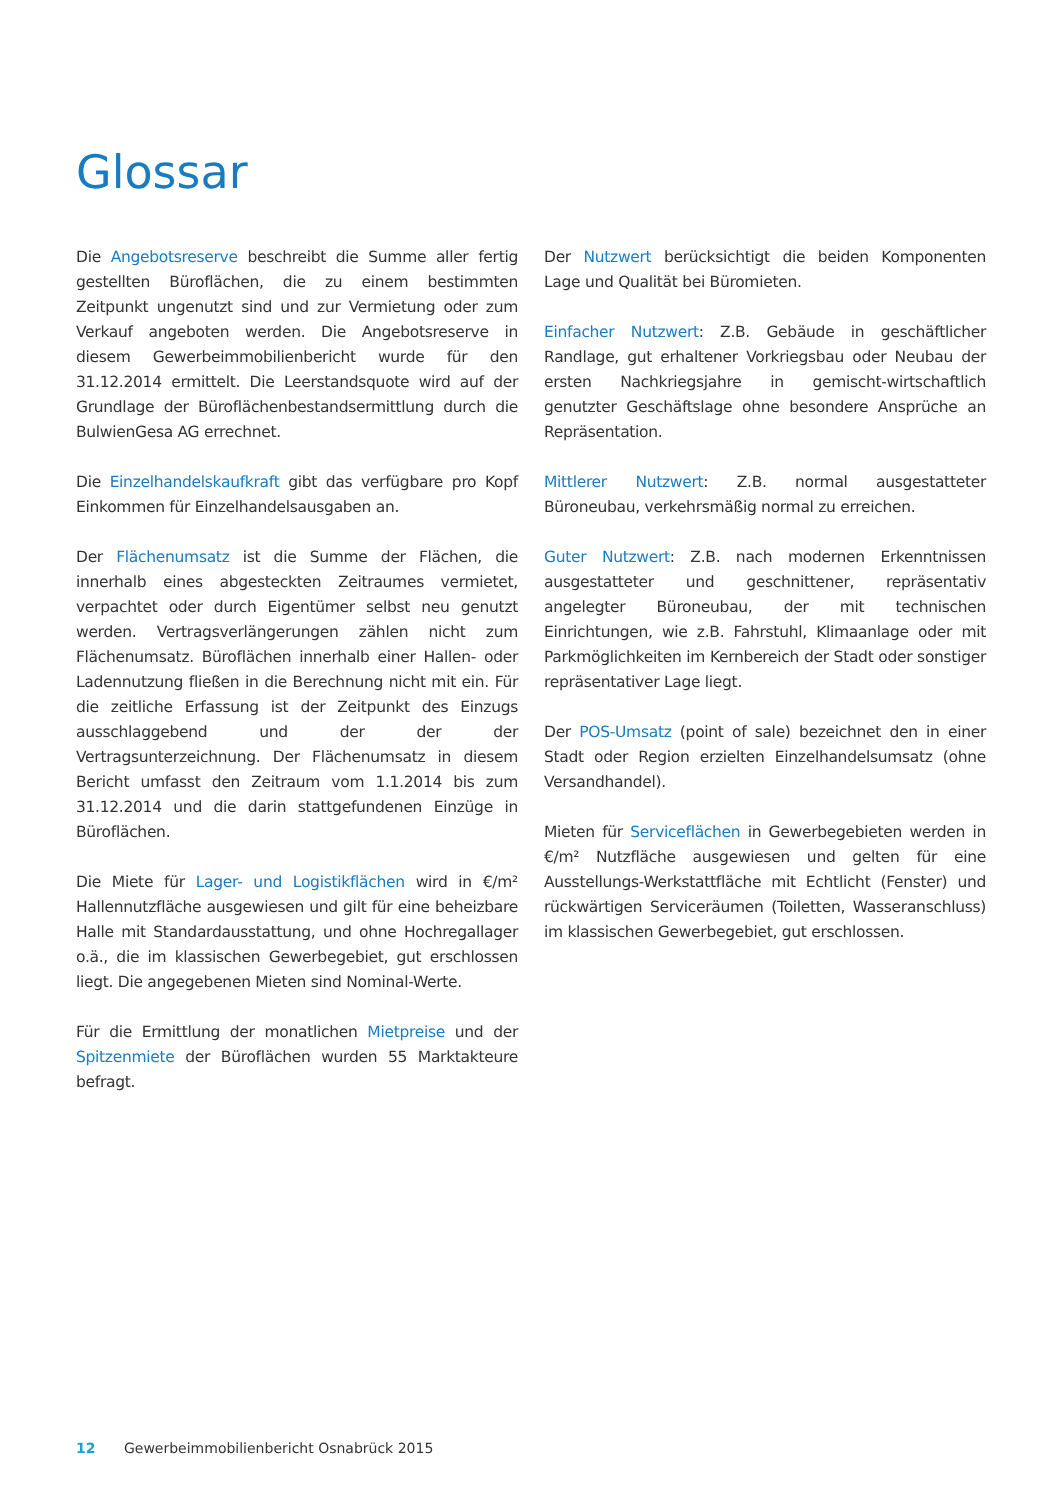Glossar
Die Angebotsreserve beschreibt die Summe aller fertig gestellten Büroflächen, die zu einem bestimmten Zeitpunkt ungenutzt sind und zur Vermietung oder zum Verkauf angeboten werden. Die Angebotsreserve in diesem Gewerbeimmobilienbericht wurde für den 31.12.2014 ermittelt. Die Leerstandsquote wird auf der Grundlage der Büroflächenbestandsermittlung durch die BulwienGesa AG errechnet.
Die Einzelhandelskaufkraft gibt das verfügbare pro Kopf Einkommen für Einzelhandelsausgaben an.
Der Flächenumsatz ist die Summe der Flächen, die innerhalb eines abgesteckten Zeitraumes vermietet, verpachtet oder durch Eigentümer selbst neu genutzt werden. Vertragsverlängerungen zählen nicht zum Flächenumsatz. Büroflächen innerhalb einer Hallen- oder Ladennutzung fließen in die Berechnung nicht mit ein. Für die zeitliche Erfassung ist der Zeitpunkt des Einzugs ausschlaggebend und der der der Vertragsunterzeichnung. Der Flächenumsatz in diesem Bericht umfasst den Zeitraum vom 1.1.2014 bis zum 31.12.2014 und die darin stattgefundenen Einzüge in Büroflächen.
Die Miete für Lager- und Logistikflächen wird in €/m² Hallennutzfläche ausgewiesen und gilt für eine beheizbare Halle mit Standardausstattung, und ohne Hochregallager o.ä., die im klassischen Gewerbegebiet, gut erschlossen liegt. Die angegebenen Mieten sind Nominal-Werte.
Für die Ermittlung der monatlichen Mietpreise und der Spitzenmiete der Büroflächen wurden 55 Marktakteure befragt.
Der Nutzwert berücksichtigt die beiden Komponenten Lage und Qualität bei Büromieten.
Einfacher Nutzwert: Z.B. Gebäude in geschäftlicher Randlage, gut erhaltener Vorkriegsbau oder Neubau der ersten Nachkriegsjahre in gemischt-wirtschaftlich genutzter Geschäftslage ohne besondere Ansprüche an Repräsentation.
Mittlerer Nutzwert: Z.B. normal ausgestatteter Büroneubau, verkehrsmäßig normal zu erreichen.
Guter Nutzwert: Z.B. nach modernen Erkenntnissen ausgestatteter und geschnittener, repräsentativ angelegter Büroneubau, der mit technischen Einrichtungen, wie z.B. Fahrstuhl, Klimaanlage oder mit Parkmöglichkeiten im Kernbereich der Stadt oder sonstiger repräsentativer Lage liegt.
Der POS-Umsatz (point of sale) bezeichnet den in einer Stadt oder Region erzielten Einzelhandelsumsatz (ohne Versandhandel).
Mieten für Serviceflächen in Gewerbegebieten werden in €/m² Nutzfläche ausgewiesen und gelten für eine Ausstellungs-Werkstattfläche mit Echtlicht (Fenster) und rückwärtigen Serviceräumen (Toiletten, Wasseranschluss) im klassischen Gewerbegebiet, gut erschlossen.
12 Gewerbeimmobilienbericht Osnabrück 2015